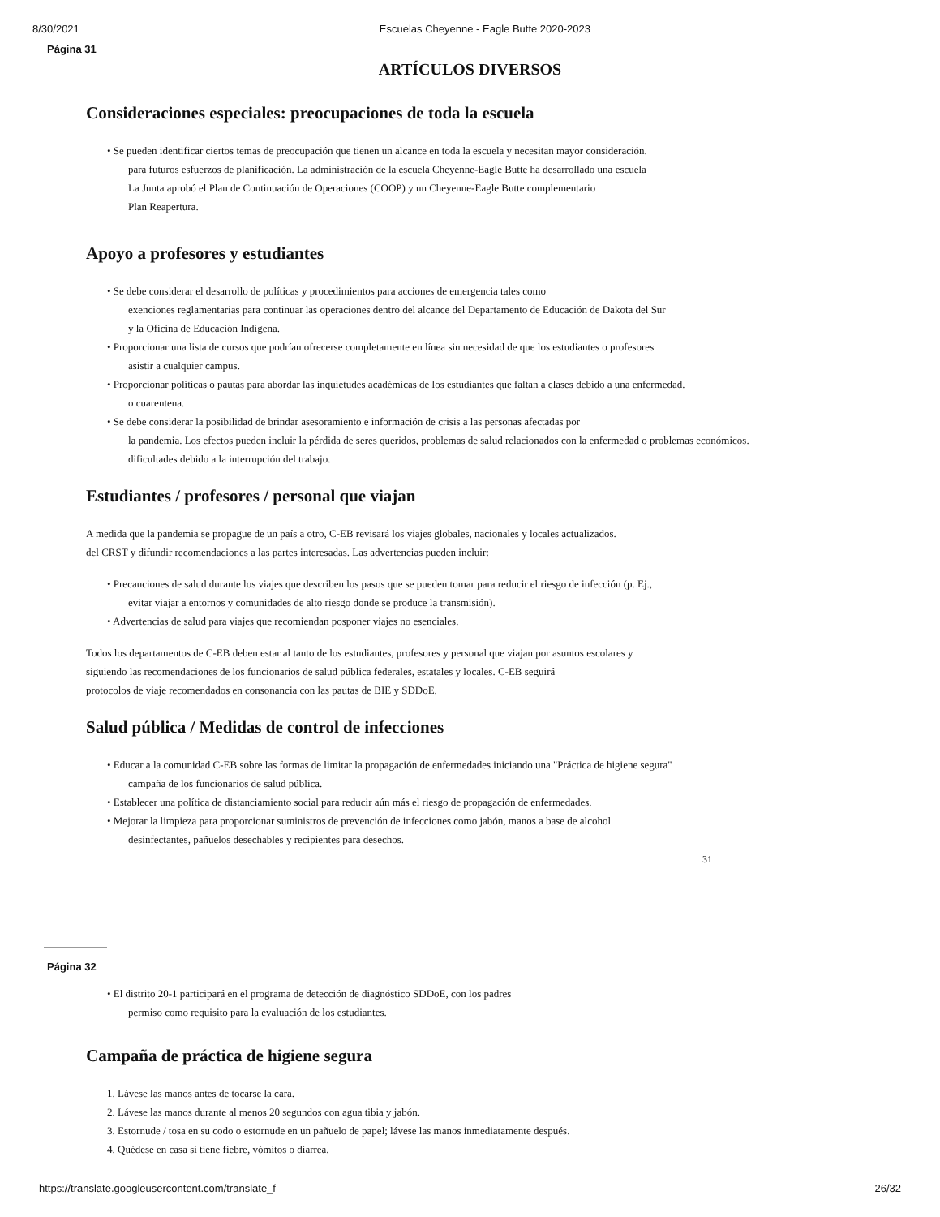8/30/2021 Escuelas Cheyenne - Eagle Butte 2020-2023
Página 31
ARTÍCULOS DIVERSOS
Consideraciones especiales: preocupaciones de toda la escuela
• Se pueden identificar ciertos temas de preocupación que tienen un alcance en toda la escuela y necesitan mayor consideración.
para futuros esfuerzos de planificación. La administración de la escuela Cheyenne-Eagle Butte ha desarrollado una escuela
La Junta aprobó el Plan de Continuación de Operaciones (COOP) y un Cheyenne-Eagle Butte complementario
Plan Reapertura.
Apoyo a profesores y estudiantes
• Se debe considerar el desarrollo de políticas y procedimientos para acciones de emergencia tales como
exenciones reglamentarias para continuar las operaciones dentro del alcance del Departamento de Educación de Dakota del Sur
y la Oficina de Educación Indígena.
• Proporcionar una lista de cursos que podrían ofrecerse completamente en línea sin necesidad de que los estudiantes o profesores
asistir a cualquier campus.
• Proporcionar políticas o pautas para abordar las inquietudes académicas de los estudiantes que faltan a clases debido a una enfermedad.
o cuarentena.
• Se debe considerar la posibilidad de brindar asesoramiento e información de crisis a las personas afectadas por
la pandemia. Los efectos pueden incluir la pérdida de seres queridos, problemas de salud relacionados con la enfermedad o problemas económicos.
dificultades debido a la interrupción del trabajo.
Estudiantes / profesores / personal que viajan
A medida que la pandemia se propague de un país a otro, C-EB revisará los viajes globales, nacionales y locales actualizados.
del CRST y difundir recomendaciones a las partes interesadas. Las advertencias pueden incluir:
• Precauciones de salud durante los viajes que describen los pasos que se pueden tomar para reducir el riesgo de infección (p. Ej.,
evitar viajar a entornos y comunidades de alto riesgo donde se produce la transmisión).
• Advertencias de salud para viajes que recomiendan posponer viajes no esenciales.
Todos los departamentos de C-EB deben estar al tanto de los estudiantes, profesores y personal que viajan por asuntos escolares y
siguiendo las recomendaciones de los funcionarios de salud pública federales, estatales y locales. C-EB seguirá
protocolos de viaje recomendados en consonancia con las pautas de BIE y SDDoE.
Salud pública / Medidas de control de infecciones
• Educar a la comunidad C-EB sobre las formas de limitar la propagación de enfermedades iniciando una "Práctica de higiene segura"
campaña de los funcionarios de salud pública.
• Establecer una política de distanciamiento social para reducir aún más el riesgo de propagación de enfermedades.
• Mejorar la limpieza para proporcionar suministros de prevención de infecciones como jabón, manos a base de alcohol
desinfectantes, pañuelos desechables y recipientes para desechos.
31
Página 32
• El distrito 20-1 participará en el programa de detección de diagnóstico SDDoE, con los padres
permiso como requisito para la evaluación de los estudiantes.
Campaña de práctica de higiene segura
1. Lávese las manos antes de tocarse la cara.
2. Lávese las manos durante al menos 20 segundos con agua tibia y jabón.
3. Estornude / tosa en su codo o estornude en un pañuelo de papel; lávese las manos inmediatamente después.
4. Quédese en casa si tiene fiebre, vómitos o diarrea.
https://translate.googleusercontent.com/translate_f 26/32